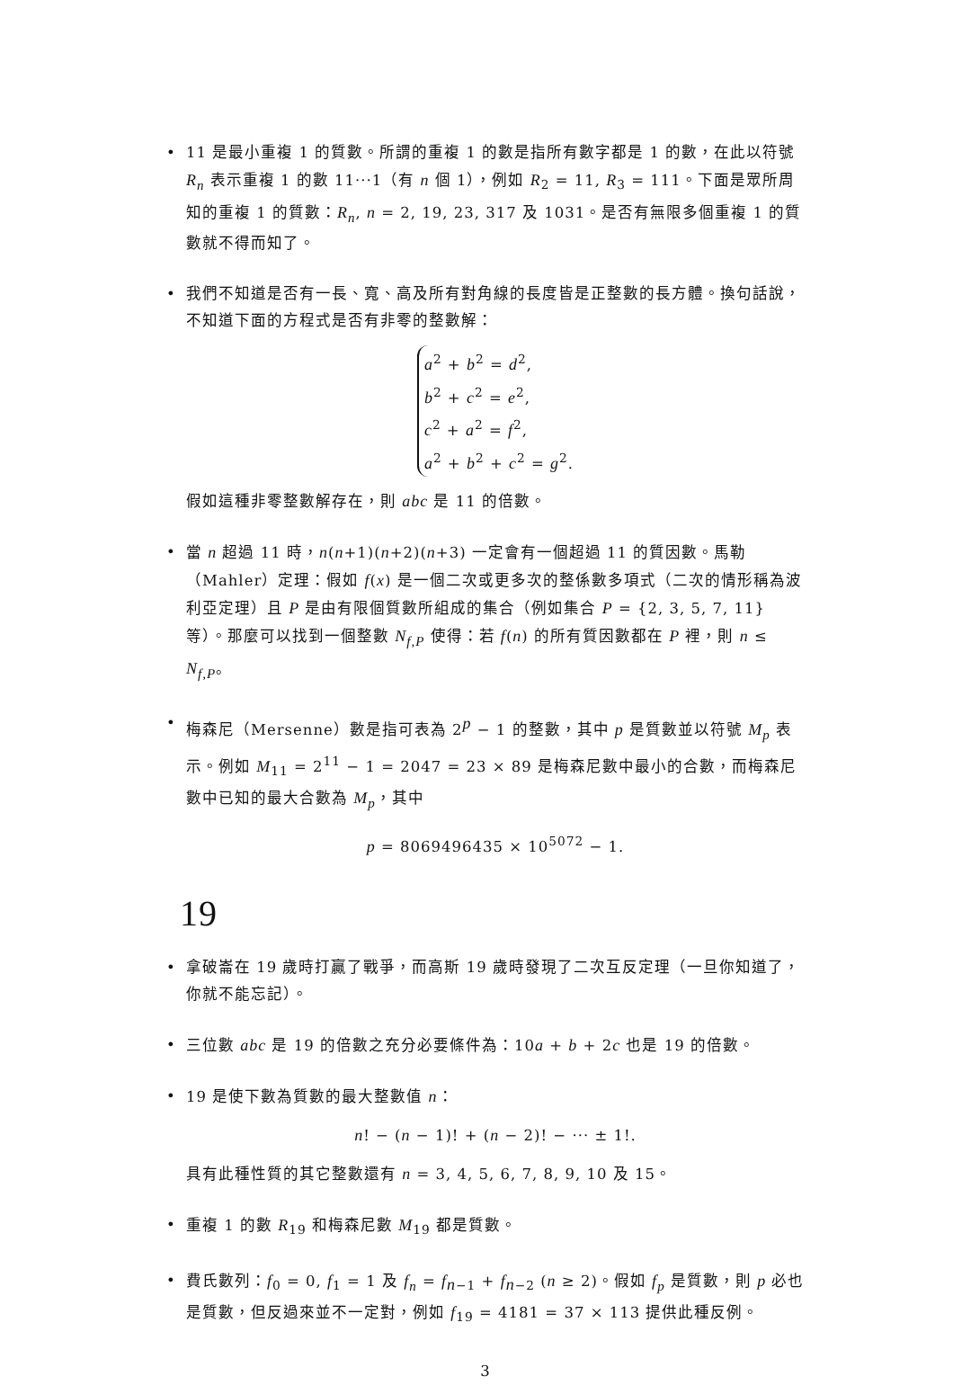• 11 是最小重複 1 的質數。所謂的重複 1 的數是指所有數字都是 1 的數，在此以符號 R<sub>n</sub> 表示重複 1 的數 11···1（有 n 個 1），例如 R<sub>2</sub> = 11, R<sub>3</sub> = 111。下面是眾所周知的重複 1 的質數：R<sub>n</sub>, n = 2, 19, 23, 317 及 1031。是否有無限多個重複 1 的質數就不得而知了。
• 我們不知道是否有一長、寬、高及所有對角線的長度皆是正整數的長方體。換句話說，不知道下面的方程式是否有非零的整數解：
a<sup>2</sup> + b<sup>2</sup> = d<sup>2</sup>,
b<sup>2</sup> + c<sup>2</sup> = e<sup>2</sup>,
c<sup>2</sup> + a<sup>2</sup> = f<sup>2</sup>,
a<sup>2</sup> + b<sup>2</sup> + c<sup>2</sup> = g<sup>2</sup>.
假如這種非零整數解存在，則 abc 是 11 的倍數。
• 當 n 超過 11 時，n(n+1)(n+2)(n+3) 一定會有一個超過 11 的質因數。馬勒（Mahler）定理：假如 f(x) 是一個二次或更多次的整係數多項式（二次的情形稱為波利亞定理）且 P 是由有限個質數所組成的集合（例如集合 P = {2, 3, 5, 7, 11} 等）。那麼可以找到一個整數 N<sub>f,P</sub> 使得：若 f(n) 的所有質因數都在 P 裡，則 n ≤ N<sub>f,P</sub>。
• 梅森尼（Mersenne）數是指可表為 2<sup>p</sup> − 1 的整數，其中 p 是質數並以符號 M<sub>p</sub> 表示。例如 M<sub>11</sub> = 2<sup>11</sup> − 1 = 2047 = 23 × 89 是梅森尼數中最小的合數，而梅森尼數中已知的最大合數為 M<sub>p</sub>，其中
p = 8069496435 × 10<sup>5072</sup> − 1.
19
• 拿破崙在 19 歲時打贏了戰爭，而高斯 19 歲時發現了二次互反定理（一旦你知道了，你就不能忘記）。
• 三位數 abc 是 19 的倍數之充分必要條件為：10a + b + 2c 也是 19 的倍數。
• 19 是使下數為質數的最大整數值 n：
n! − (n − 1)! + (n − 2)! − ··· ± 1!.
具有此種性質的其它整數還有 n = 3, 4, 5, 6, 7, 8, 9, 10 及 15。
• 重複 1 的數 R<sub>19</sub> 和梅森尼數 M<sub>19</sub> 都是質數。
• 費氏數列：f<sub>0</sub> = 0, f<sub>1</sub> = 1 及 f<sub>n</sub> = f<sub>n−1</sub> + f<sub>n−2</sub> (n ≥ 2)。假如 f<sub>p</sub> 是質數，則 p 必也是質數，但反過來並不一定對，例如 f<sub>19</sub> = 4181 = 37 × 113 提供此種反例。
3